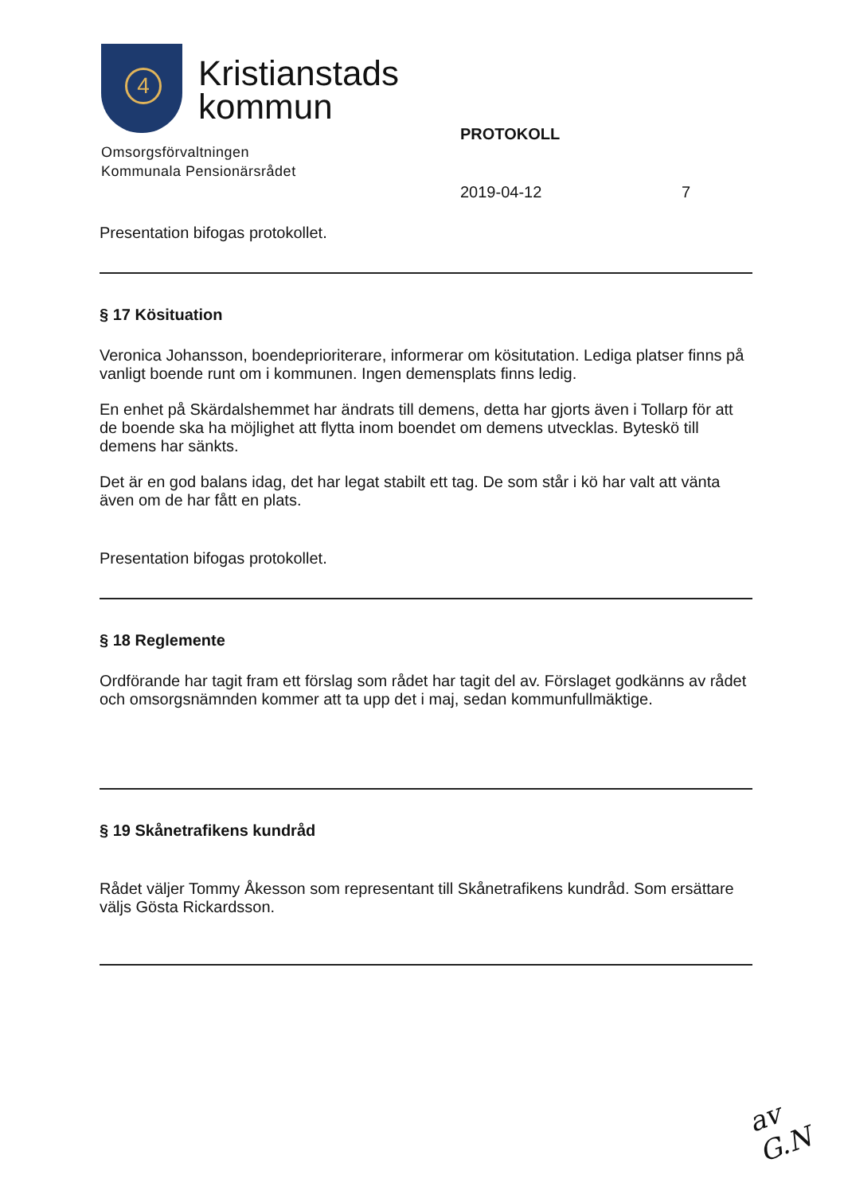4
Kristianstads
kommun
Omsorgsförvaltningen
Kommunala Pensionärsrådet
PROTOKOLL
2019-04-12 7
Presentation bifogas protokollet.
§ 17 Kösituation
Veronica Johansson, boendeprioriterare, informerar om kösitutation. Lediga platser finns på vanligt boende runt om i kommunen. Ingen demensplats finns ledig.
En enhet på Skärdalshemmet har ändrats till demens, detta har gjorts även i Tollarp för att de boende ska ha möjlighet att flytta inom boendet om demens utvecklas. Byteskö till demens har sänkts.
Det är en god balans idag, det har legat stabilt ett tag. De som står i kö har valt att vänta även om de har fått en plats.
Presentation bifogas protokollet.
§ 18 Reglemente
Ordförande har tagit fram ett förslag som rådet har tagit del av. Förslaget godkänns av rådet och omsorgsnämnden kommer att ta upp det i maj, sedan kommunfullmäktige.
§ 19 Skånetrafikens kundråd
Rådet väljer Tommy Åkesson som representant till Skånetrafikens kundråd. Som ersättare väljs Gösta Rickardsson.
av G.N